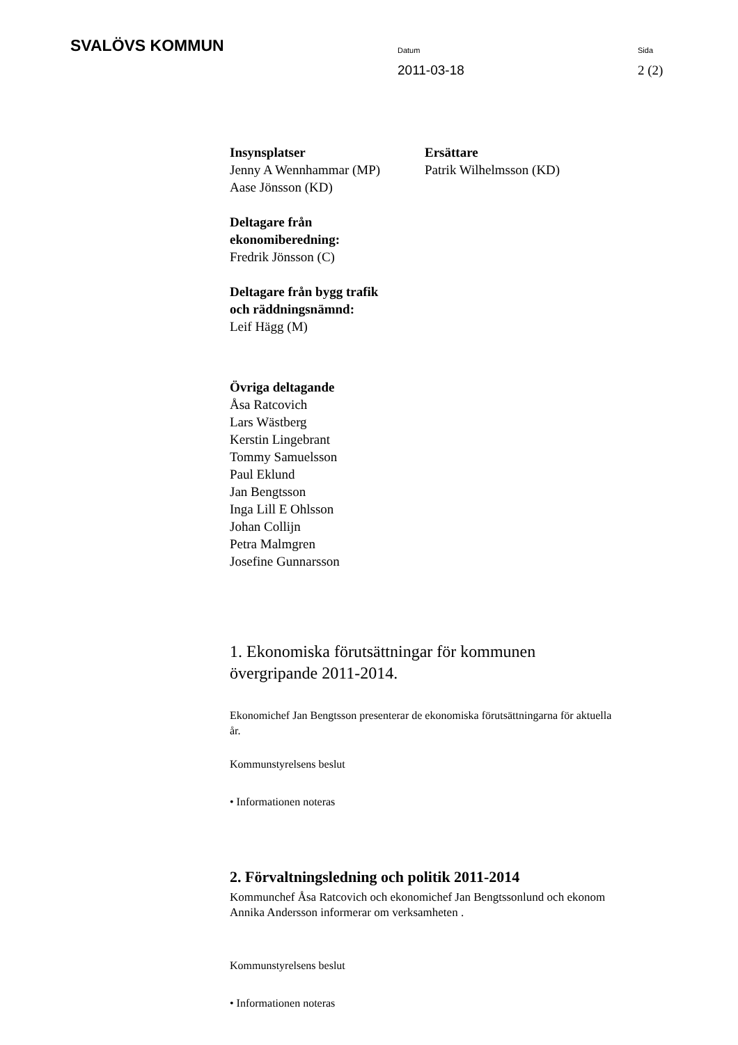SVALÖVS KOMMUN
Datum
2011-03-18
Sida
2 (2)
Insynsplatser
Jenny A Wennhammar (MP)
Aase Jönsson (KD)
Ersättare
Patrik Wilhelmsson (KD)
Deltagare från
ekonomiberedning:
Fredrik Jönsson (C)
Deltagare från bygg trafik
och räddningsnämnd:
Leif Hägg (M)
Övriga deltagande
Åsa Ratcovich
Lars Wästberg
Kerstin Lingebrant
Tommy Samuelsson
Paul Eklund
Jan Bengtsson
Inga Lill E Ohlsson
Johan Collijn
Petra Malmgren
Josefine Gunnarsson
1. Ekonomiska förutsättningar för kommunen övergripande 2011-2014.
Ekonomichef Jan Bengtsson presenterar de ekonomiska förutsättningarna för aktuella år.
Kommunstyrelsens beslut
• Informationen noteras
2. Förvaltningsledning och politik 2011-2014
Kommunchef Åsa Ratcovich och ekonomichef Jan Bengtssonlund och ekonom Annika Andersson informerar om verksamheten .
Kommunstyrelsens beslut
• Informationen noteras